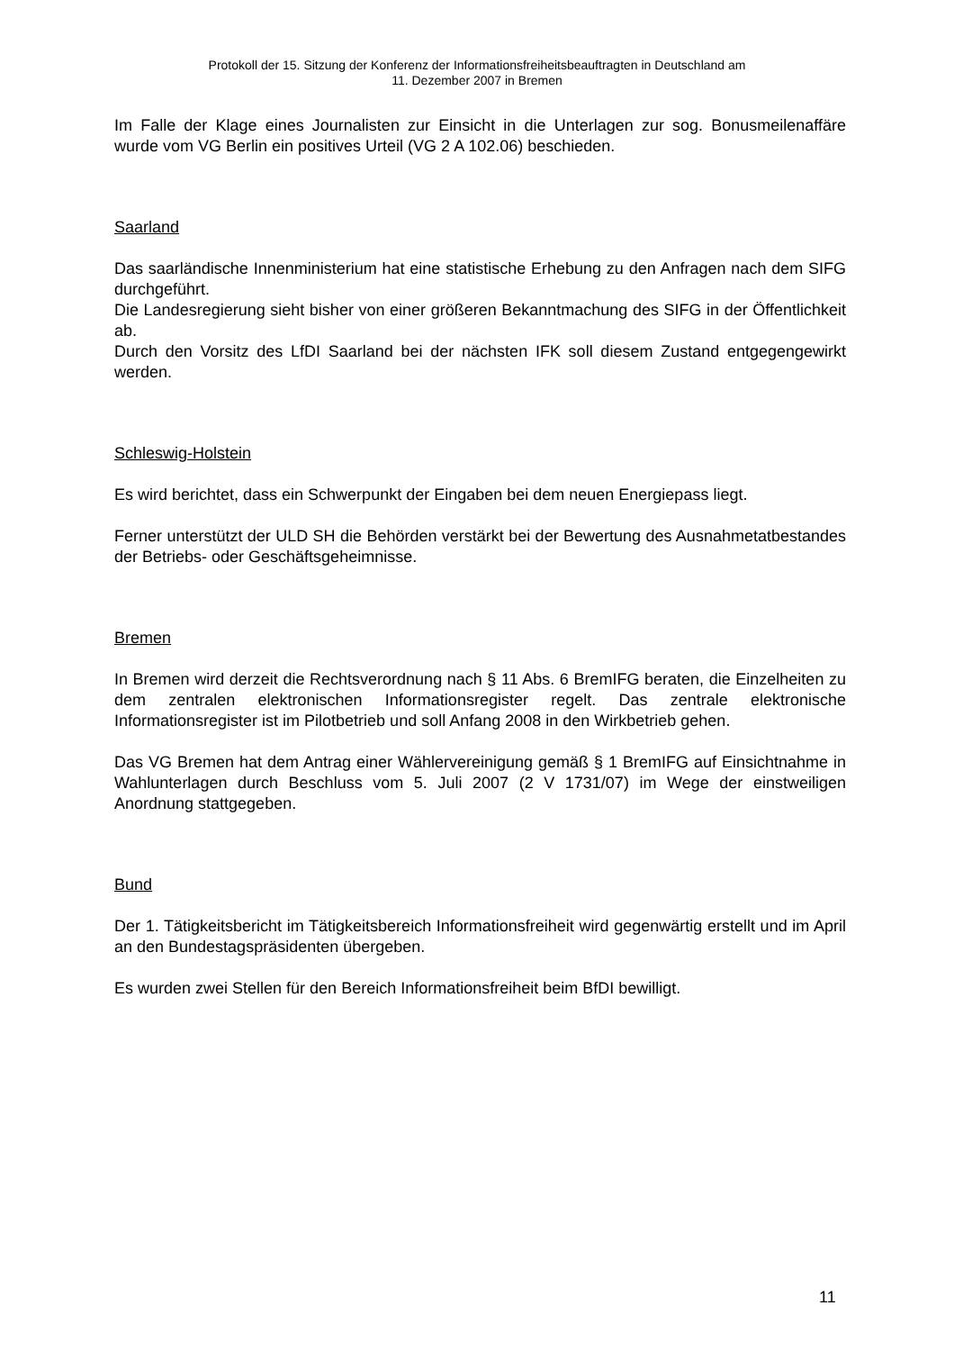Protokoll der 15. Sitzung der Konferenz der Informationsfreiheitsbeauftragten in Deutschland am
11. Dezember 2007 in Bremen
Im Falle der Klage eines Journalisten zur Einsicht in die Unterlagen zur sog. Bonusmeilenaffäre wurde vom VG Berlin ein positives Urteil (VG 2 A 102.06) beschieden.
Saarland
Das saarländische Innenministerium hat eine statistische Erhebung zu den Anfragen nach dem SIFG durchgeführt.
Die Landesregierung sieht bisher von einer größeren Bekanntmachung des SIFG in der Öffentlichkeit ab.
Durch den Vorsitz des LfDI Saarland bei der nächsten IFK soll diesem Zustand entgegengewirkt werden.
Schleswig-Holstein
Es wird berichtet, dass ein Schwerpunkt der Eingaben bei dem neuen Energiepass liegt.
Ferner unterstützt der ULD SH die Behörden verstärkt bei der Bewertung des Ausnahmetatbestandes der Betriebs- oder Geschäftsgeheimnisse.
Bremen
In Bremen wird derzeit die Rechtsverordnung nach § 11 Abs. 6 BremIFG beraten, die Einzelheiten zu dem zentralen elektronischen Informationsregister regelt. Das zentrale elektronische Informationsregister ist im Pilotbetrieb und soll Anfang 2008 in den Wirkbetrieb gehen.
Das VG Bremen hat dem Antrag einer Wählervereinigung gemäß § 1 BremIFG auf Einsichtnahme in Wahlunterlagen durch Beschluss vom 5. Juli 2007 (2 V 1731/07) im Wege der einstweiligen Anordnung stattgegeben.
Bund
Der 1. Tätigkeitsbericht im Tätigkeitsbereich Informationsfreiheit wird gegenwärtig erstellt und im April an den Bundestagspräsidenten übergeben.
Es wurden zwei Stellen für den Bereich Informationsfreiheit beim BfDI bewilligt.
11